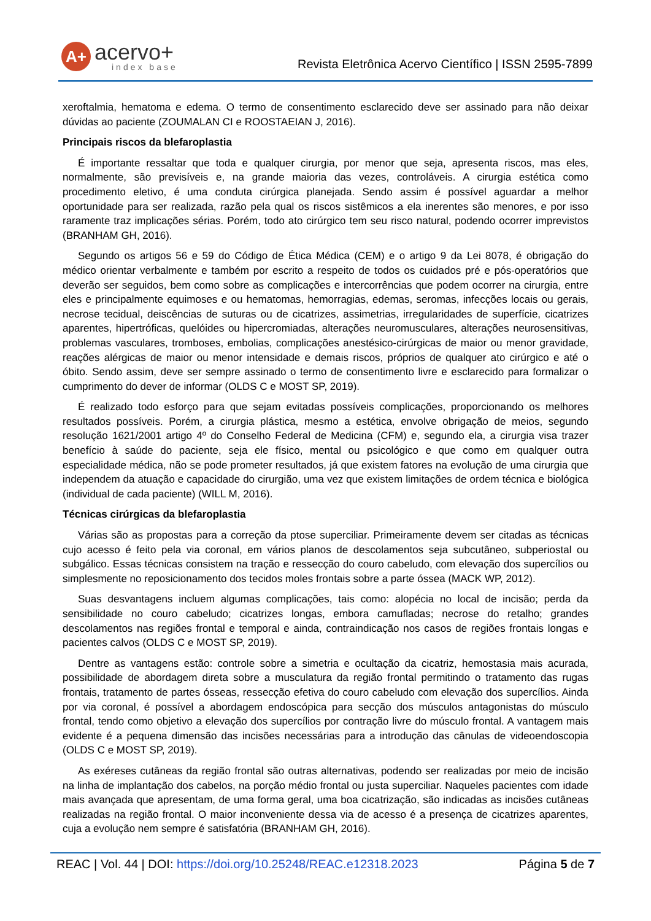A+
acervo+
index base
Revista Eletrônica Acervo Científico | ISSN 2595-7899
xeroftalmia, hematoma e edema. O termo de consentimento esclarecido deve ser assinado para não deixar dúvidas ao paciente (ZOUMALAN CI e ROOSTAEIAN J, 2016).
Principais riscos da blefaroplastia
É importante ressaltar que toda e qualquer cirurgia, por menor que seja, apresenta riscos, mas eles, normalmente, são previsíveis e, na grande maioria das vezes, controláveis. A cirurgia estética como procedimento eletivo, é uma conduta cirúrgica planejada. Sendo assim é possível aguardar a melhor oportunidade para ser realizada, razão pela qual os riscos sistêmicos a ela inerentes são menores, e por isso raramente traz implicações sérias. Porém, todo ato cirúrgico tem seu risco natural, podendo ocorrer imprevistos (BRANHAM GH, 2016).
Segundo os artigos 56 e 59 do Código de Ética Médica (CEM) e o artigo 9 da Lei 8078, é obrigação do médico orientar verbalmente e também por escrito a respeito de todos os cuidados pré e pós-operatórios que deverão ser seguidos, bem como sobre as complicações e intercorrências que podem ocorrer na cirurgia, entre eles e principalmente equimoses e ou hematomas, hemorragias, edemas, seromas, infecções locais ou gerais, necrose tecidual, deiscências de suturas ou de cicatrizes, assimetrias, irregularidades de superfície, cicatrizes aparentes, hipertróficas, quelóides ou hipercromiadas, alterações neuromusculares, alterações neurosensitivas, problemas vasculares, tromboses, embolias, complicações anestésico-cirúrgicas de maior ou menor gravidade, reações alérgicas de maior ou menor intensidade e demais riscos, próprios de qualquer ato cirúrgico e até o óbito. Sendo assim, deve ser sempre assinado o termo de consentimento livre e esclarecido para formalizar o cumprimento do dever de informar (OLDS C e MOST SP, 2019).
É realizado todo esforço para que sejam evitadas possíveis complicações, proporcionando os melhores resultados possíveis. Porém, a cirurgia plástica, mesmo a estética, envolve obrigação de meios, segundo resolução 1621/2001 artigo 4º do Conselho Federal de Medicina (CFM) e, segundo ela, a cirurgia visa trazer benefício à saúde do paciente, seja ele físico, mental ou psicológico e que como em qualquer outra especialidade médica, não se pode prometer resultados, já que existem fatores na evolução de uma cirurgia que independem da atuação e capacidade do cirurgião, uma vez que existem limitações de ordem técnica e biológica (individual de cada paciente) (WILL M, 2016).
Técnicas cirúrgicas da blefaroplastia
Várias são as propostas para a correção da ptose superciliar. Primeiramente devem ser citadas as técnicas cujo acesso é feito pela via coronal, em vários planos de descolamentos seja subcutâneo, subperiostal ou subgálico. Essas técnicas consistem na tração e ressecção do couro cabeludo, com elevação dos supercílios ou simplesmente no reposicionamento dos tecidos moles frontais sobre a parte óssea (MACK WP, 2012).
Suas desvantagens incluem algumas complicações, tais como: alopécia no local de incisão; perda da sensibilidade no couro cabeludo; cicatrizes longas, embora camufladas; necrose do retalho; grandes descolamentos nas regiões frontal e temporal e ainda, contraindicação nos casos de regiões frontais longas e pacientes calvos (OLDS C e MOST SP, 2019).
Dentre as vantagens estão: controle sobre a simetria e ocultação da cicatriz, hemostasia mais acurada, possibilidade de abordagem direta sobre a musculatura da região frontal permitindo o tratamento das rugas frontais, tratamento de partes ósseas, ressecção efetiva do couro cabeludo com elevação dos supercílios. Ainda por via coronal, é possível a abordagem endoscópica para secção dos músculos antagonistas do músculo frontal, tendo como objetivo a elevação dos supercílios por contração livre do músculo frontal. A vantagem mais evidente é a pequena dimensão das incisões necessárias para a introdução das cânulas de videoendoscopia (OLDS C e MOST SP, 2019).
As exéreses cutâneas da região frontal são outras alternativas, podendo ser realizadas por meio de incisão na linha de implantação dos cabelos, na porção médio frontal ou justa superciliar. Naqueles pacientes com idade mais avançada que apresentam, de uma forma geral, uma boa cicatrização, são indicadas as incisões cutâneas realizadas na região frontal. O maior inconveniente dessa via de acesso é a presença de cicatrizes aparentes, cuja a evolução nem sempre é satisfatória (BRANHAM GH, 2016).
REAC | Vol. 44 | DOI: https://doi.org/10.25248/REAC.e12318.2023 Página 5 de 7